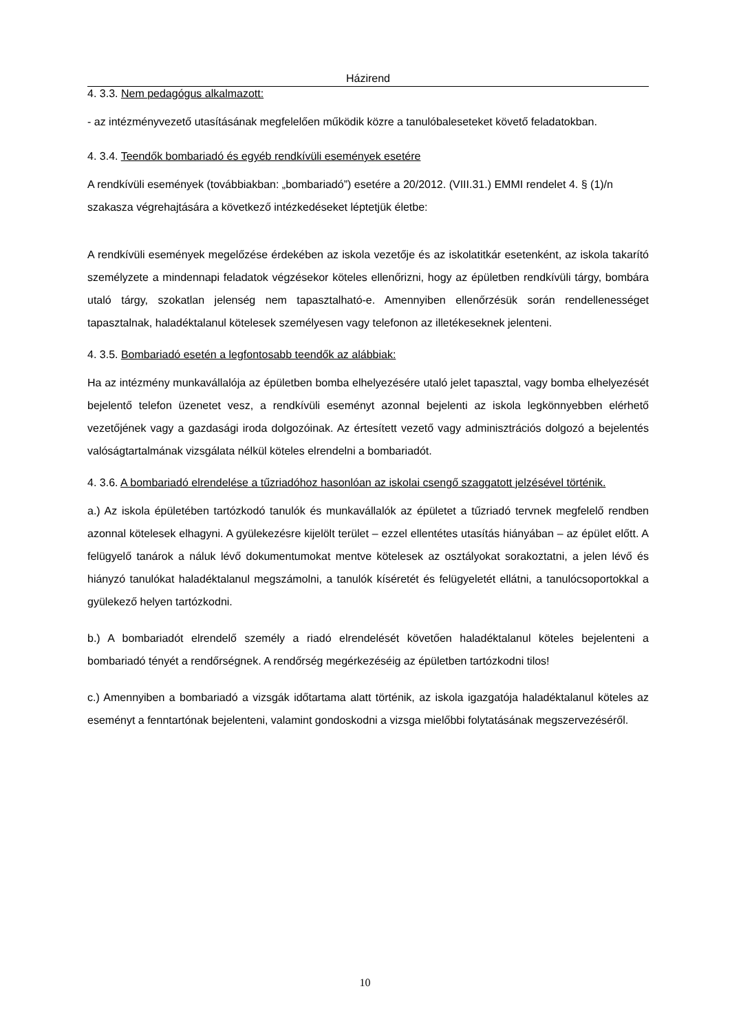Házirend
4. 3.3. Nem pedagógus alkalmazott:
- az intézményvezető utasításának megfelelően működik közre a tanulóbaleseteket követő feladatokban.
4. 3.4. Teendők bombariadó és egyéb rendkívüli események esetére
A rendkívüli események (továbbiakban: „bombariadó”) esetére a 20/2012. (VIII.31.) EMMI rendelet 4. § (1)/n szakasza végrehajtására a következő intézkedéseket léptetjük életbe:
A rendkívüli események megelőzése érdekében az iskola vezetője és az iskolatitkár esetenként, az iskola takarító személyzete a mindennapi feladatok végzésekor köteles ellenőrizni, hogy az épületben rendkívüli tárgy, bombára utaló tárgy, szokatlan jelenség nem tapasztalható-e. Amennyiben ellenőrzésük során rendellenességet tapasztalnak, haladéktalanul kötelesek személyesen vagy telefonon az illetékeseknek jelenteni.
4. 3.5. Bombariadó esetén a legfontosabb teendők az alábbiak:
Ha az intézmény munkavállalója az épületben bomba elhelyezésére utaló jelet tapasztal, vagy bomba elhelyezését bejelentő telefon üzenetet vesz, a rendkívüli eseményt azonnal bejelenti az iskola legkönnyebben elérhető vezetőjének vagy a gazdasági iroda dolgozóinak. Az értesített vezető vagy adminisztrációs dolgozó a bejelentés valóságtartalmának vizsgálata nélkül köteles elrendelni a bombariadót.
4. 3.6. A bombariadó elrendelése a tűzriadóhoz hasonlóan az iskolai csengő szaggatott jelzésével történik.
a.) Az iskola épületében tartózkodó tanulók és munkavállalók az épületet a tűzriadó tervnek megfelelő rendben azonnal kötelesek elhagyni. A gyülekezésre kijelölt terület – ezzel ellentétes utasítás hiányában – az épület előtt. A felügyelő tanárok a náluk lévő dokumentumokat mentve kötelesek az osztályokat sorakoztatni, a jelen lévő és hiányzó tanulókat haladéktalanul megszámolni, a tanulók kíséretét és felügyeletét ellátni, a tanulócsoportokkal a gyülekező helyen tartózkodni.
b.) A bombariadót elrendelő személy a riadó elrendelését követően haladéktalanul köteles bejelenteni a bombariadó tényét a rendőrségnek. A rendőrség megérkezéséig az épületben tartózkodni tilos!
c.) Amennyiben a bombariadó a vizsgák időtartama alatt történik, az iskola igazgatója haladéktalanul köteles az eseményt a fenntartónak bejelenteni, valamint gondoskodni a vizsga mielőbbi folytatásának megszervezéséről.
10